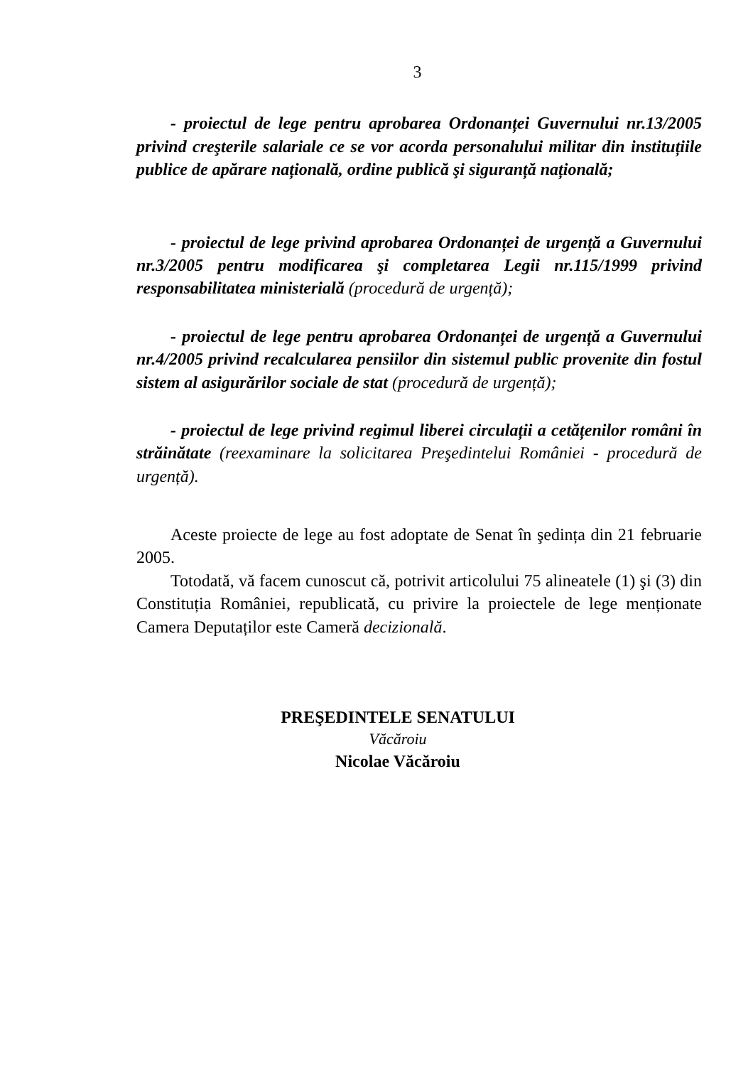3
- proiectul de lege pentru aprobarea Ordonanței Guvernului nr.13/2005 privind creşterile salariale ce se vor acorda personalului militar din instituțiile publice de apărare națională, ordine publică şi siguranță națională;
- proiectul de lege privind aprobarea Ordonanței de urgență a Guvernului nr.3/2005 pentru modificarea şi completarea Legii nr.115/1999 privind responsabilitatea ministerială (procedură de urgență);
- proiectul de lege pentru aprobarea Ordonanței de urgență a Guvernului nr.4/2005 privind recalcularea pensiilor din sistemul public provenite din fostul sistem al asigurărilor sociale de stat (procedură de urgență);
- proiectul de lege privind regimul liberei circulații a cetățenilor români în străinătate (reexaminare la solicitarea Preşedintelui României - procedură de urgență).
Aceste proiecte de lege au fost adoptate de Senat în şedința din 21 februarie 2005.
Totodată, vă facem cunoscut că, potrivit articolului 75 alineatele (1) şi (3) din Constituția României, republicată, cu privire la proiectele de lege menționate Camera Deputaților este Cameră decizională.
PREŞEDINTELE SENATULUI
Văcăroiu
Nicolae Văcăroiu